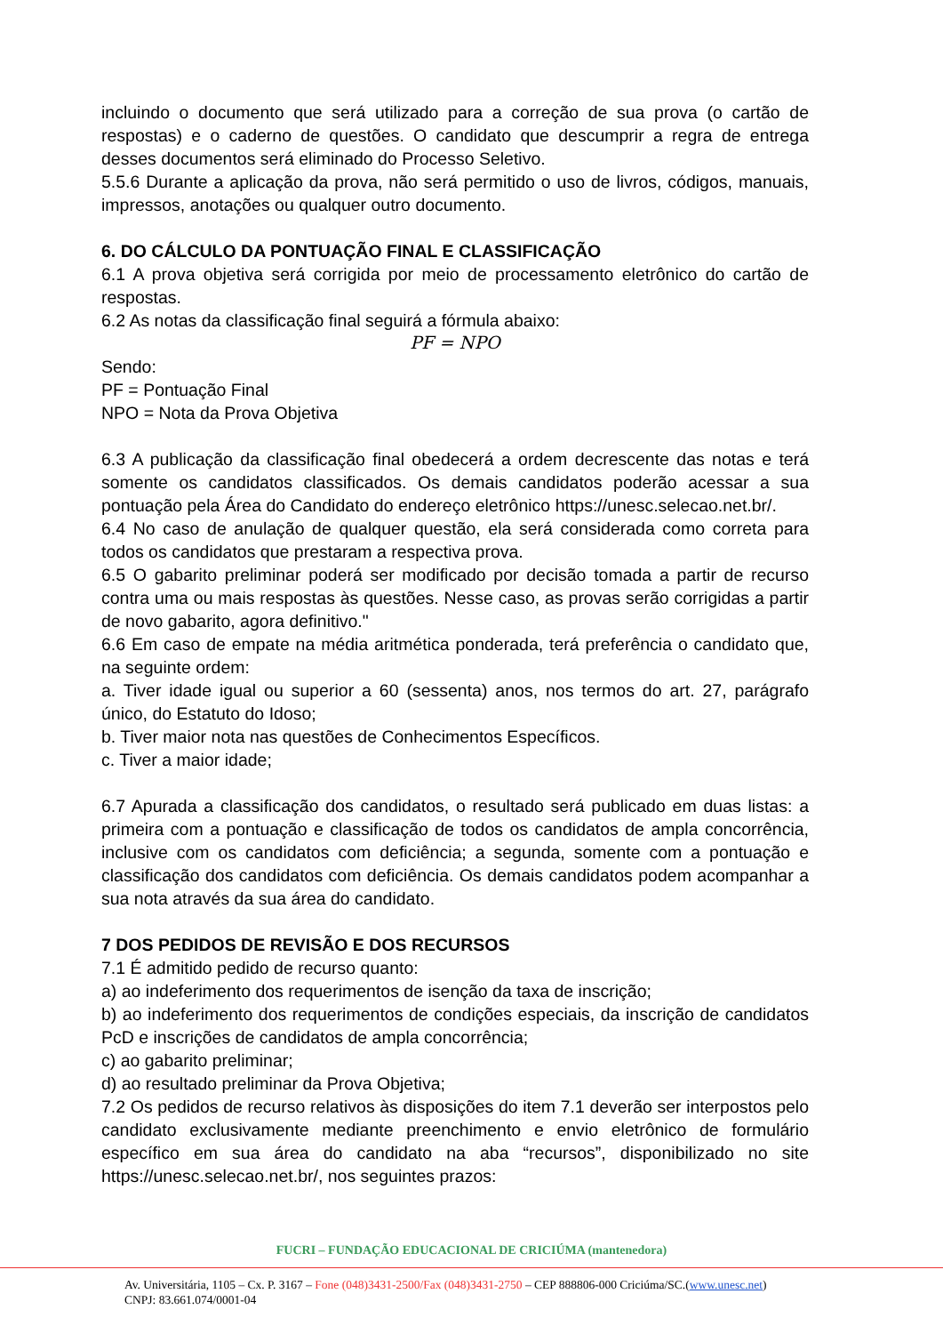incluindo o documento que será utilizado para a correção de sua prova (o cartão de respostas) e o caderno de questões. O candidato que descumprir a regra de entrega desses documentos será eliminado do Processo Seletivo.
5.5.6 Durante a aplicação da prova, não será permitido o uso de livros, códigos, manuais, impressos, anotações ou qualquer outro documento.
6. DO CÁLCULO DA PONTUAÇÃO FINAL E CLASSIFICAÇÃO
6.1 A prova objetiva será corrigida por meio de processamento eletrônico do cartão de respostas.
6.2 As notas da classificação final seguirá a fórmula abaixo:
PF = NPO
Sendo:
PF = Pontuação Final
NPO = Nota da Prova Objetiva
6.3 A publicação da classificação final obedecerá a ordem decrescente das notas e terá somente os candidatos classificados. Os demais candidatos poderão acessar a sua pontuação pela Área do Candidato do endereço eletrônico https://unesc.selecao.net.br/.
6.4 No caso de anulação de qualquer questão, ela será considerada como correta para todos os candidatos que prestaram a respectiva prova.
6.5 O gabarito preliminar poderá ser modificado por decisão tomada a partir de recurso contra uma ou mais respostas às questões. Nesse caso, as provas serão corrigidas a partir de novo gabarito, agora definitivo."
6.6 Em caso de empate na média aritmética ponderada, terá preferência o candidato que, na seguinte ordem:
a. Tiver idade igual ou superior a 60 (sessenta) anos, nos termos do art. 27, parágrafo único, do Estatuto do Idoso;
b. Tiver maior nota nas questões de Conhecimentos Específicos.
c. Tiver a maior idade;
6.7 Apurada a classificação dos candidatos, o resultado será publicado em duas listas: a primeira com a pontuação e classificação de todos os candidatos de ampla concorrência, inclusive com os candidatos com deficiência; a segunda, somente com a pontuação e classificação dos candidatos com deficiência. Os demais candidatos podem acompanhar a sua nota através da sua área do candidato.
7 DOS PEDIDOS DE REVISÃO E DOS RECURSOS
7.1 É admitido pedido de recurso quanto:
a) ao indeferimento dos requerimentos de isenção da taxa de inscrição;
b) ao indeferimento dos requerimentos de condições especiais, da inscrição de candidatos PcD e inscrições de candidatos de ampla concorrência;
c) ao gabarito preliminar;
d) ao resultado preliminar da Prova Objetiva;
7.2 Os pedidos de recurso relativos às disposições do item 7.1 deverão ser interpostos pelo candidato exclusivamente mediante preenchimento e envio eletrônico de formulário específico em sua área do candidato na aba “recursos”, disponibilizado no site https://unesc.selecao.net.br/, nos seguintes prazos:
FUCRI – FUNDAÇÃO EDUCACIONAL DE CRICIÚMA (mantenedora)
Av. Universitária, 1105 – Cx. P. 3167 – Fone (048)3431-2500/Fax (048)3431-2750 – CEP 888806-000 Criciúma/SC.(www.unesc.net)
CNPJ: 83.661.074/0001-04